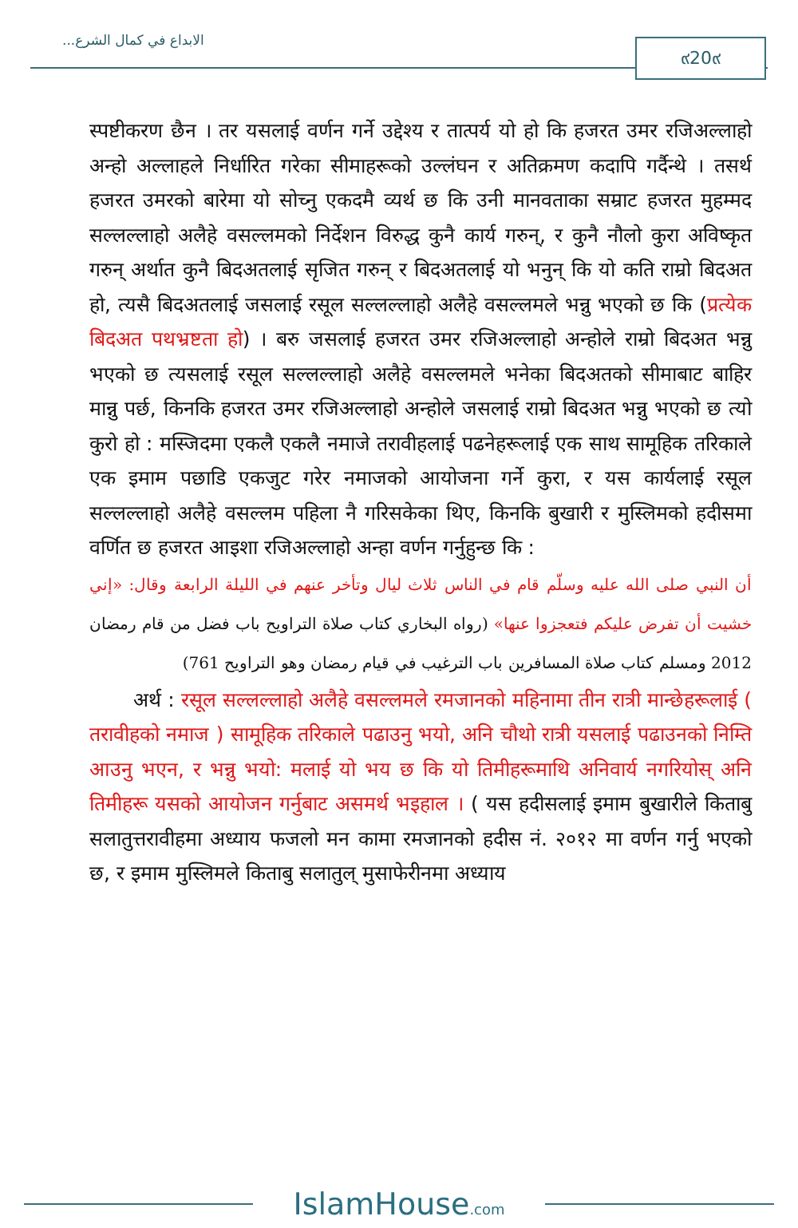الابداع في كمال الشرع... ๙20๙
स्पष्टीकरण छैन । तर यसलाई वर्णन गर्ने उद्देश्य र तात्पर्य यो हो कि हजरत उमर रजिअल्लाहो अन्हो अल्लाहले निर्धारित गरेका सीमाहरूको उल्लंघन र अतिक्रमण कदापि गर्दैन्थे । तसर्थ हजरत उमरको बारेमा यो सोच्नु एकदमै व्यर्थ छ कि उनी मानवताका सम्राट हजरत मुहम्मद सल्लल्लाहो अलैहे वसल्लमको निर्देशन विरुद्ध कुनै कार्य गरुन्, र कुनै नौलो कुरा अविष्कृत गरुन् अर्थात कुनै बिदअतलाई सृजित गरुन् र बिदअतलाई यो भनुन् कि यो कति राम्रो बिदअत हो, त्यसै बिदअतलाई जसलाई रसूल सल्लल्लाहो अलैहे वसल्लमले भन्नु भएको छ कि (प्रत्येक बिदअत पथभ्रष्टता हो) । बरु जसलाई हजरत उमर रजिअल्लाहो अन्होले राम्रो बिदअत भन्नु भएको छ त्यसलाई रसूल सल्लल्लाहो अलैहे वसल्लमले भनेका बिदअतको सीमाबाट बाहिर मान्नु पर्छ, किनकि हजरत उमर रजिअल्लाहो अन्होले जसलाई राम्रो बिदअत भन्नु भएको छ त्यो कुरो हो : मस्जिदमा एकलै एकलै नमाजे तरावीहलाई पढनेहरूलाई एक साथ सामूहिक तरिकाले एक इमाम पछाडि एकजुट गरेर नमाजको आयोजना गर्ने कुरा, र यस कार्यलाई रसूल सल्लल्लाहो अलैहे वसल्लम पहिला नै गरिसकेका थिए, किनकि बुखारी र मुस्लिमको हदीसमा वर्णित छ हजरत आइशा रजिअल्लाहो अन्हा वर्णन गर्नुहुन्छ कि :
أن النبي صلى الله عليه وسلّم قام في الناس ثلاث ليال وتأخر عنهم في الليلة الرابعة وقال: «إني خشيت أن تفرض عليكم فتعجزوا عنها» (رواه البخاري كتاب صلاة التراويح باب فضل من قام رمضان 2012 ومسلم كتاب صلاة المسافرين باب الترغيب في قيام رمضان وهو التراويح 761)
अर्थ : रसूल सल्लल्लाहो अलैहे वसल्लमले रमजानको महिनामा तीन रात्री मान्छेहरूलाई ( तरावीहको नमाज ) सामूहिक तरिकाले पढाउनु भयो, अनि चौथो रात्री यसलाई पढाउनको निम्ति आउनु भएन, र भन्नु भयो: मलाई यो भय छ कि यो तिमीहरूमाथि अनिवार्य नगरियोस् अनि तिमीहरू यसको आयोजन गर्नुबाट असमर्थ भइहाल । ( यस हदीसलाई इमाम बुखारीले किताबु सलातुत्तरावीहमा अध्याय फजलो मन कामा रमजानको हदीस नं. २०१२ मा वर्णन गर्नु भएको छ, र इमाम मुस्लिमले किताबु सलातुल् मुसाफेरीनमा अध्याय
IslamHouse.com